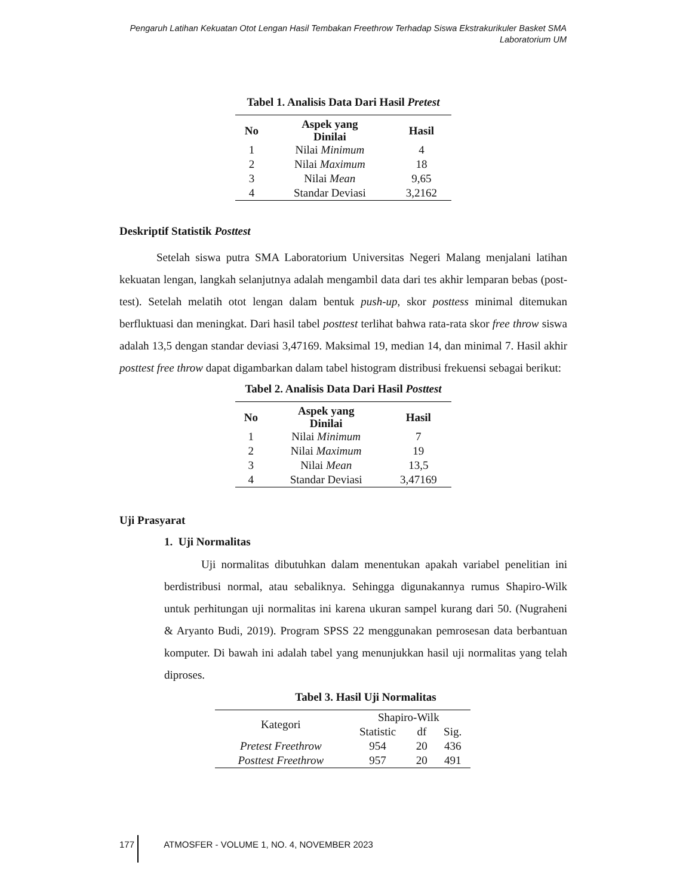Pengaruh Latihan Kekuatan Otot Lengan Hasil Tembakan Freethrow Terhadap Siswa Ekstrakurikuler Basket SMA Laboratorium UM
Tabel 1. Analisis Data Dari Hasil Pretest
| No | Aspek yang Dinilai | Hasil |
| --- | --- | --- |
| 1 | Nilai Minimum | 4 |
| 2 | Nilai Maximum | 18 |
| 3 | Nilai Mean | 9,65 |
| 4 | Standar Deviasi | 3,2162 |
Deskriptif Statistik Posttest
Setelah siswa putra SMA Laboratorium Universitas Negeri Malang menjalani latihan kekuatan lengan, langkah selanjutnya adalah mengambil data dari tes akhir lemparan bebas (post-test). Setelah melatih otot lengan dalam bentuk push-up, skor posttess minimal ditemukan berfluktuasi dan meningkat. Dari hasil tabel posttest terlihat bahwa rata-rata skor free throw siswa adalah 13,5 dengan standar deviasi 3,47169. Maksimal 19, median 14, dan minimal 7. Hasil akhir posttest free throw dapat digambarkan dalam tabel histogram distribusi frekuensi sebagai berikut:
Tabel 2. Analisis Data Dari Hasil Posttest
| No | Aspek yang Dinilai | Hasil |
| --- | --- | --- |
| 1 | Nilai Minimum | 7 |
| 2 | Nilai Maximum | 19 |
| 3 | Nilai Mean | 13,5 |
| 4 | Standar Deviasi | 3,47169 |
Uji Prasyarat
1. Uji Normalitas
Uji normalitas dibutuhkan dalam menentukan apakah variabel penelitian ini berdistribusi normal, atau sebaliknya. Sehingga digunakannya rumus Shapiro-Wilk untuk perhitungan uji normalitas ini karena ukuran sampel kurang dari 50. (Nugraheni & Aryanto Budi, 2019). Program SPSS 22 menggunakan pemrosesan data berbantuan komputer. Di bawah ini adalah tabel yang menunjukkan hasil uji normalitas yang telah diproses.
Tabel 3. Hasil Uji Normalitas
| Kategori | Shapiro-Wilk | | |
| | Statistic | df | Sig. |
| Pretest Freethrow | 954 | 20 | 436 |
| Posttest Freethrow | 957 | 20 | 491 |
177 ATMOSFER - VOLUME 1, NO. 4, NOVEMBER 2023